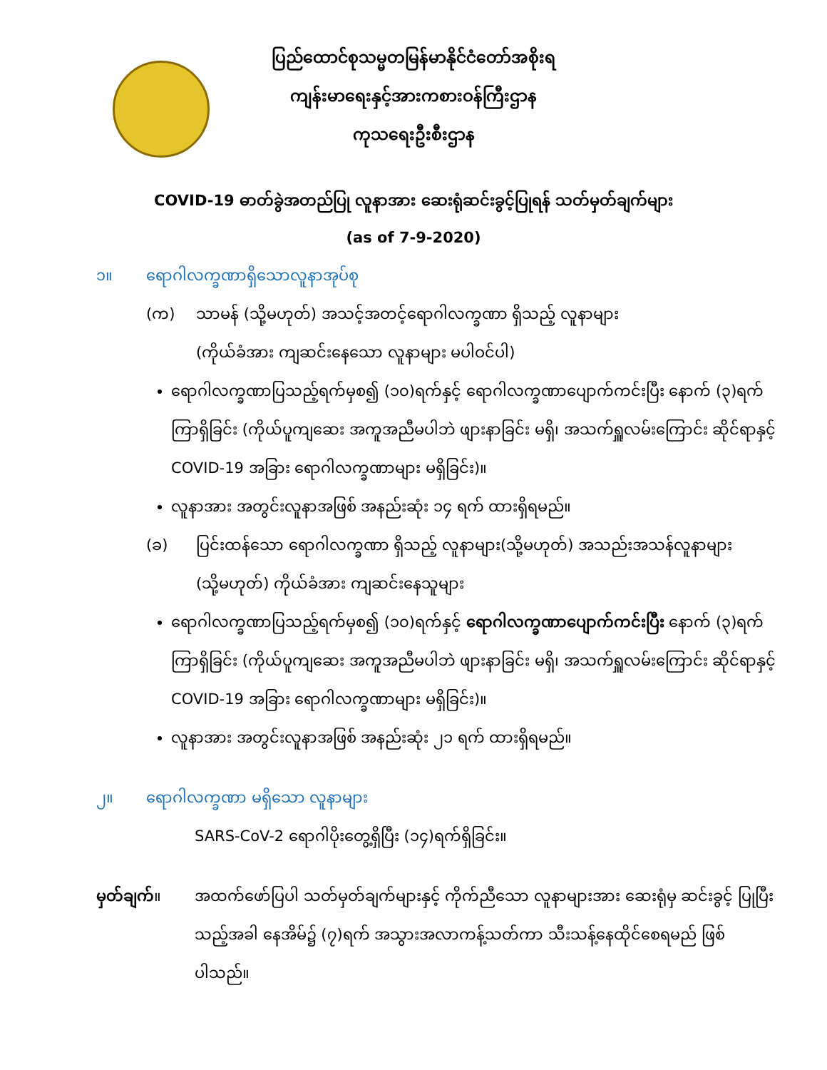ပြည်ထောင်စုသမ္မတမြန်မာနိုင်ငံတော်အစိုးရ
ကျန်းမာရေးနှင့်အားကစားဝန်ကြီးဌာန
ကုသရေးဦးစီးဌာန
COVID-19 ဓာတ်ခွဲအတည်ပြု လူနာအား ဆေးရုံဆင်းခွင့်ပြုရန် သတ်မှတ်ချက်များ
(as of 7-9-2020)
၁။ ရောဂါလက္ခဏာရှိသောလူနာအုပ်စု
(က) သာမန် (သို့မဟုတ်) အသင့်အတင့်ရောဂါလက္ခဏာ ရှိသည့် လူနာများ
(ကိုယ်ခံအား ကျဆင်းနေသော လူနာများ မပါဝင်ပါ)
ရောဂါလက္ခဏာပြသည့်ရက်မှစ၍ (၁၀)ရက်နှင့် ရောဂါလက္ခဏာပျောက်ကင်းပြီး နောက် (၃)ရက် ကြာရှိခြင်း (ကိုယ်ပူကျဆေး အကူအညီမပါဘဲ ဖျားနာခြင်း မရှိ၊ အသက်ရှူလမ်းကြောင်း ဆိုင်ရာနှင့် COVID-19 အခြား ရောဂါလက္ခဏာများ မရှိခြင်း)။
လူနာအား အတွင်းလူနာအဖြစ် အနည်းဆုံး ၁၄ ရက် ထားရှိရမည်။
(ခ) ပြင်းထန်သော ရောဂါလက္ခဏာ ရှိသည့် လူနာများ(သို့မဟုတ်) အသည်းအသန်လူနာများ (သို့မဟုတ်) ကိုယ်ခံအား ကျဆင်းနေသူများ
ရောဂါလက္ခဏာပြသည့်ရက်မှစ၍ (၁၀)ရက်နှင့် ရောဂါလက္ခဏာပျောက်ကင်းပြီး နောက် (၃)ရက် ကြာရှိခြင်း (ကိုယ်ပူကျဆေး အကူအညီမပါဘဲ ဖျားနာခြင်း မရှိ၊ အသက်ရှူလမ်းကြောင်း ဆိုင်ရာနှင့် COVID-19 အခြား ရောဂါလက္ခဏာများ မရှိခြင်း)။
လူနာအား အတွင်းလူနာအဖြစ် အနည်းဆုံး ၂၁ ရက် ထားရှိရမည်။
၂။ ရောဂါလက္ခဏာ မရှိသော လူနာများ
SARS-CoV-2 ရောဂါပိုးတွေ့ရှိပြီး (၁၄)ရက်ရှိခြင်း။
မှတ်ချက်။ အထက်ဖော်ပြပါ သတ်မှတ်ချက်များနှင့် ကိုက်ညီသော လူနာများအား ဆေးရုံမှ ဆင်းခွင့် ပြုပြီးသည့်အခါ နေအိမ်၌ (၇)ရက် အသွားအလာကန့်သတ်ကာ သီးသန့်နေထိုင်စေရမည် ဖြစ်ပါသည်။